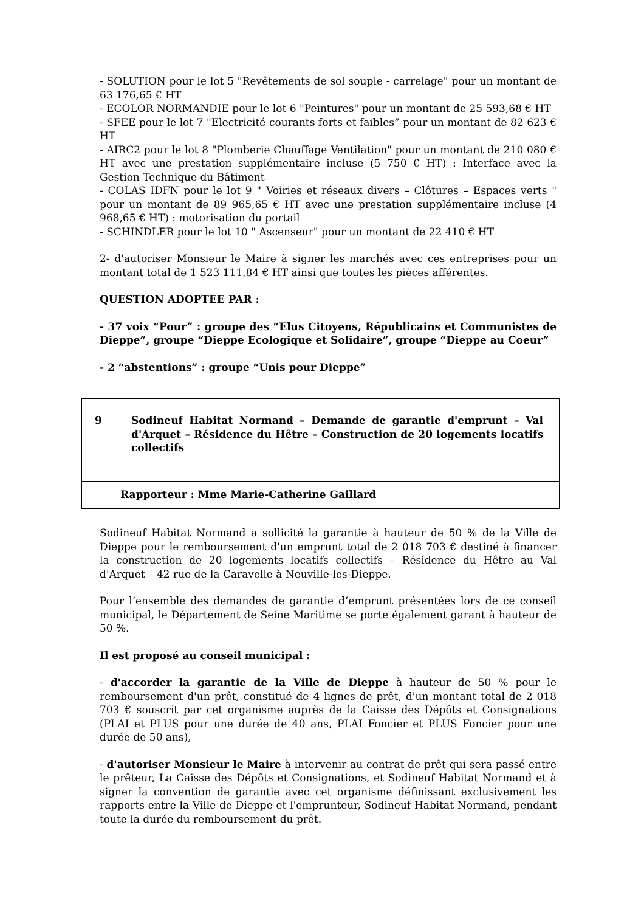- SOLUTION pour le lot 5 "Revêtements de sol souple - carrelage" pour un montant de 63 176,65 € HT
- ECOLOR NORMANDIE pour le lot 6 "Peintures" pour un montant de 25 593,68 € HT
- SFEE pour le lot 7 "Electricité courants forts et faibles” pour un montant de 82 623 € HT
- AIRC2 pour le lot 8 "Plomberie Chauffage Ventilation" pour un montant de 210 080 € HT avec une prestation supplémentaire incluse (5 750 € HT) : Interface avec la Gestion Technique du Bâtiment
- COLAS IDFN pour le lot 9 " Voiries et réseaux divers – Clôtures – Espaces verts " pour un montant de 89 965,65 € HT avec une prestation supplémentaire incluse (4 968,65 € HT) : motorisation du portail
- SCHINDLER pour le lot 10 " Ascenseur" pour un montant de 22 410 € HT
2- d'autoriser Monsieur le Maire à signer les marchés avec ces entreprises pour un montant total de 1 523 111,84 € HT ainsi que toutes les pièces afférentes.
QUESTION ADOPTEE PAR :
- 37 voix “Pour” : groupe des “Elus Citoyens, Républicains et Communistes de Dieppe”, groupe “Dieppe Ecologique et Solidaire”, groupe “Dieppe au Coeur”
- 2 “abstentions” : groupe “Unis pour Dieppe”
| 9 | Sodineuf Habitat Normand – Demande de garantie d'emprunt – Val d'Arquet – Résidence du Hêtre – Construction de 20 logements locatifs collectifs |
| | Rapporteur : Mme Marie-Catherine Gaillard |
Sodineuf Habitat Normand a sollicité la garantie à hauteur de 50 % de la Ville de Dieppe pour le remboursement d'un emprunt total de 2 018 703 € destiné à financer la construction de 20 logements locatifs collectifs – Résidence du Hêtre au Val d'Arquet – 42 rue de la Caravelle à Neuville-les-Dieppe.
Pour l’ensemble des demandes de garantie d’emprunt présentées lors de ce conseil municipal, le Département de Seine Maritime se porte également garant à hauteur de 50 %.
Il est proposé au conseil municipal :
- d'accorder la garantie de la Ville de Dieppe à hauteur de 50 % pour le remboursement d'un prêt, constitué de 4 lignes de prêt, d'un montant total de 2 018 703 € souscrit par cet organisme auprès de la Caisse des Dépôts et Consignations (PLAI et PLUS pour une durée de 40 ans, PLAI Foncier et PLUS Foncier pour une durée de 50 ans),
- d'autoriser Monsieur le Maire à intervenir au contrat de prêt qui sera passé entre le prêteur, La Caisse des Dépôts et Consignations, et Sodineuf Habitat Normand et à signer la convention de garantie avec cet organisme définissant exclusivement les rapports entre la Ville de Dieppe et l'emprunteur, Sodineuf Habitat Normand, pendant toute la durée du remboursement du prêt.